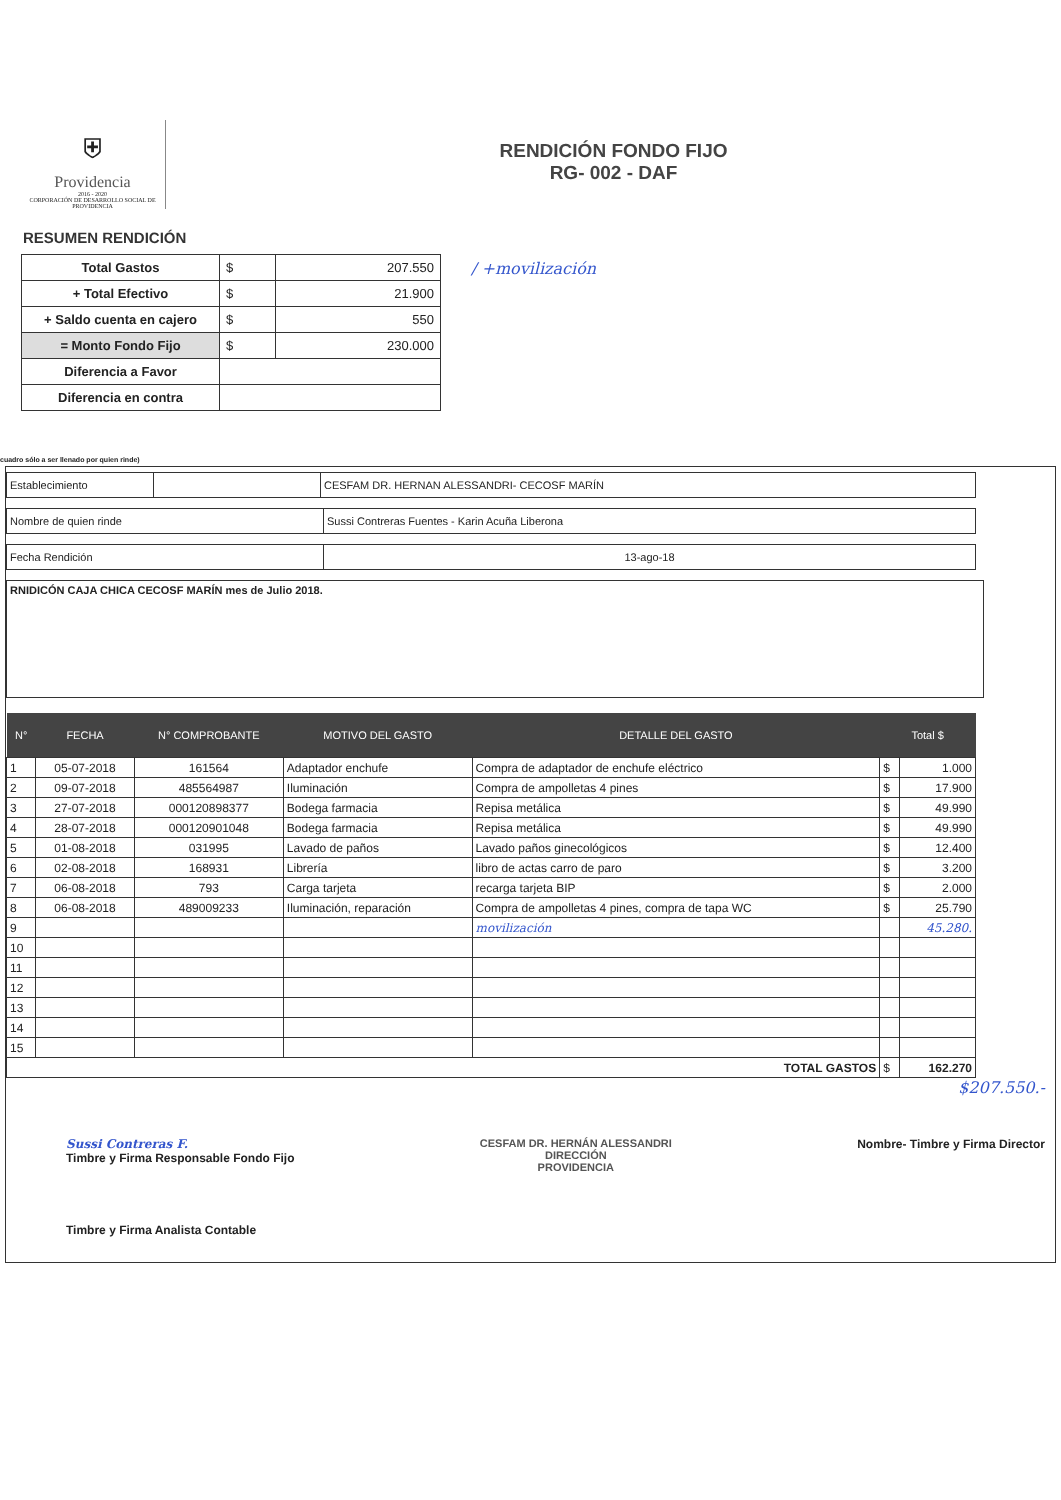⛨
Providencia
2016 - 2020
CORPORACIÓN DE DESARROLLO SOCIAL DE PROVIDENCIA
RENDICIÓN FONDO FIJO
RG- 002 - DAF
RESUMEN RENDICIÓN
| Total Gastos | $ | 207.550 |
| + Total Efectivo | $ | 21.900 |
| + Saldo cuenta en cajero | $ | 550 |
| = Monto Fondo Fijo | $ | 230.000 |
| Diferencia a Favor | | |
| Diferencia en contra | | |
/ +movilización
cuadro sólo a ser llenado por quien rinde)
| Establecimiento | | CESFAM DR. HERNAN ALESSANDRI- CECOSF MARÍN |
| Nombre de quien rinde | Sussi Contreras Fuentes - Karin Acuña Liberona |
| Fecha Rendición | 13-ago-18 |
RNIDICÓN CAJA CHICA CECOSF MARÍN mes de Julio 2018.
| N° | FECHA | N° COMPROBANTE | MOTIVO DEL GASTO | DETALLE DEL GASTO | Total $ | |
| --- | --- | --- | --- | --- | --- | --- |
| 1 | 05-07-2018 | 161564 | Adaptador enchufe | Compra de adaptador de enchufe eléctrico | $ | 1.000 |
| 2 | 09-07-2018 | 485564987 | Iluminación | Compra de ampolletas 4 pines | $ | 17.900 |
| 3 | 27-07-2018 | 000120898377 | Bodega farmacia | Repisa metálica | $ | 49.990 |
| 4 | 28-07-2018 | 000120901048 | Bodega farmacia | Repisa metálica | $ | 49.990 |
| 5 | 01-08-2018 | 031995 | Lavado de paños | Lavado paños ginecológicos | $ | 12.400 |
| 6 | 02-08-2018 | 168931 | Librería | libro de actas carro de paro | $ | 3.200 |
| 7 | 06-08-2018 | 793 | Carga tarjeta | recarga tarjeta BIP | $ | 2.000 |
| 8 | 06-08-2018 | 489009233 | Iluminación, reparación | Compra de ampolletas 4 pines, compra de tapa WC | $ | 25.790 |
| 9 | | | | movilización | | 45.280. |
| 10 | | | | | | |
| 11 | | | | | | |
| 12 | | | | | | |
| 13 | | | | | | |
| 14 | | | | | | |
| 15 | | | | | | |
| TOTAL GASTOS | | | | | $ | 162.270 |
$207.550.-
Sussi Contreras F.
Timbre y Firma Responsable Fondo Fijo
CESFAM DR. HERNÁN ALESSANDRI
DIRECCIÓN
PROVIDENCIA
Nombre- Timbre y Firma Director
Timbre y Firma Analista Contable